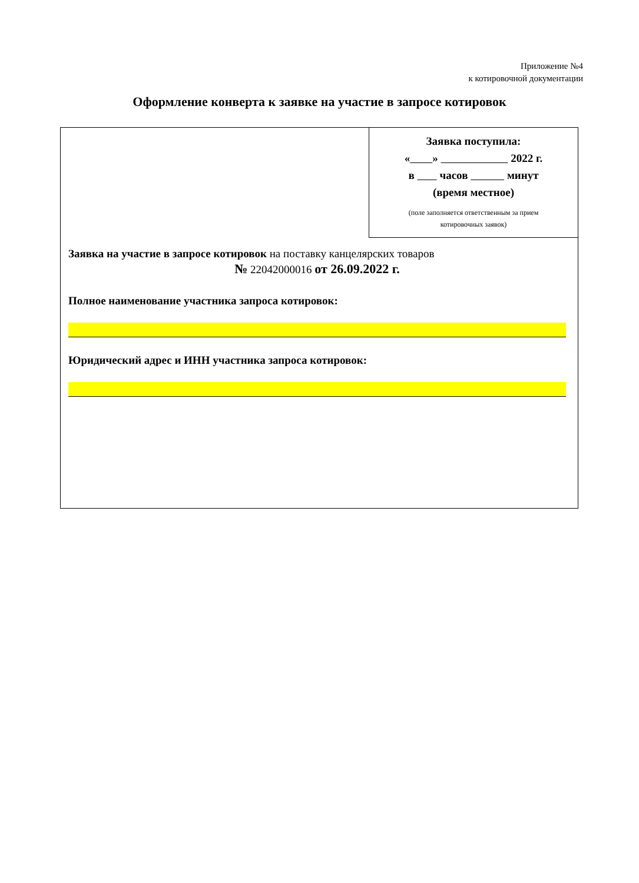Приложение №4
к котировочной документации
Оформление конверта к заявке на участие в запросе котировок
Заявка поступила:
« » 2022 г.
в часов минут
(время местное)
(поле заполняется ответственным за прием
котировочных заявок)
Заявка на участие в запросе котировок на поставку канцелярских товаров
№ 22042000016 от 26.09.2022 г.
Полное наименование участника запроса котировок:
Юридический адрес и ИНН участника запроса котировок: